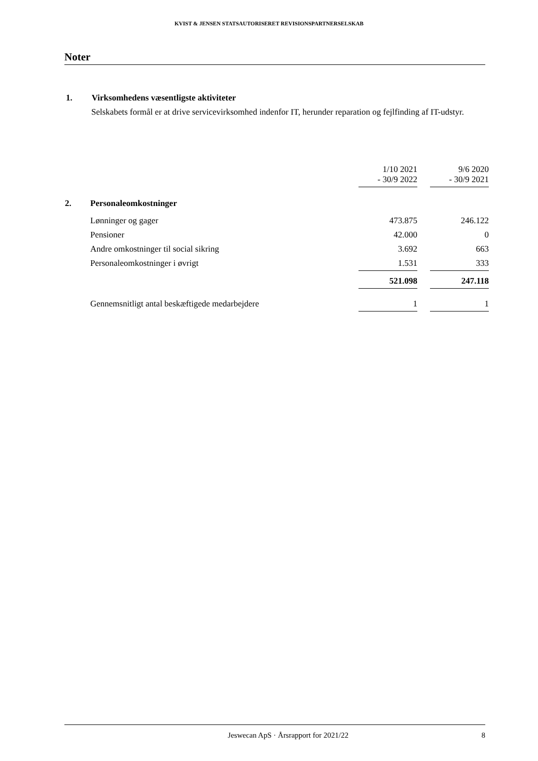KVIST & JENSEN STATSAUTORISERET REVISIONSPARTNERSELSKAB
Noter
1. Virksomhedens væsentligste aktiviteter
Selskabets formål er at drive servicevirksomhed indenfor IT, herunder reparation og fejlfinding af IT-udstyr.
| | | 1/10 2021 - 30/9 2022 | | 9/6 2020 - 30/9 2021 |
| 2. | Personaleomkostninger | | | |
| | Lønninger og gager | 473.875 | | 246.122 |
| | Pensioner | 42.000 | | 0 |
| | Andre omkostninger til social sikring | 3.692 | | 663 |
| | Personaleomkostninger i øvrigt | 1.531 | | 333 |
| | | 521.098 | | 247.118 |
| | Gennemsnitligt antal beskæftigede medarbejdere | 1 | | 1 |
Jeswecan ApS · Årsrapport for 2021/22 8